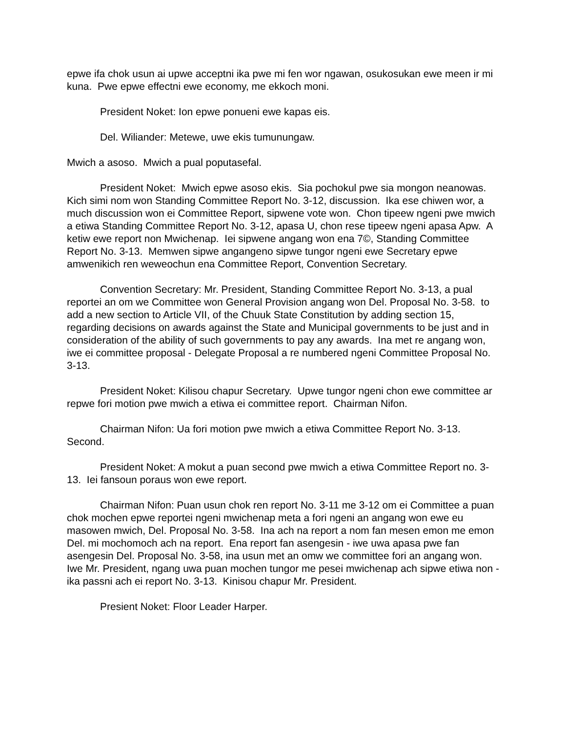epwe ifa chok usun ai upwe acceptni ika pwe mi fen wor ngawan, osukosukan ewe meen ir mi kuna. Pwe epwe effectni ewe economy, me ekkoch moni.
President Noket: Ion epwe ponueni ewe kapas eis.
Del. Wiliander: Metewe, uwe ekis tumunungaw.
Mwich a asoso. Mwich a pual poputasefal.
President Noket: Mwich epwe asoso ekis. Sia pochokul pwe sia mongon neanowas. Kich simi nom won Standing Committee Report No. 3-12, discussion. Ika ese chiwen wor, a much discussion won ei Committee Report, sipwene vote won. Chon tipeew ngeni pwe mwich a etiwa Standing Committee Report No. 3-12, apasa U, chon rese tipeew ngeni apasa Apw. A ketiw ewe report non Mwichenap. Iei sipwene angang won ena 7©, Standing Committee Report No. 3-13. Memwen sipwe angangeno sipwe tungor ngeni ewe Secretary epwe amwenikich ren weweochun ena Committee Report, Convention Secretary.
Convention Secretary: Mr. President, Standing Committee Report No. 3-13, a pual reportei an om we Committee won General Provision angang won Del. Proposal No. 3-58. to add a new section to Article VII, of the Chuuk State Constitution by adding section 15, regarding decisions on awards against the State and Municipal governments to be just and in consideration of the ability of such governments to pay any awards. Ina met re angang won, iwe ei committee proposal - Delegate Proposal a re numbered ngeni Committee Proposal No. 3-13.
President Noket: Kilisou chapur Secretary. Upwe tungor ngeni chon ewe committee ar repwe fori motion pwe mwich a etiwa ei committee report. Chairman Nifon.
Chairman Nifon: Ua fori motion pwe mwich a etiwa Committee Report No. 3-13. Second.
President Noket: A mokut a puan second pwe mwich a etiwa Committee Report no. 3-13. Iei fansoun poraus won ewe report.
Chairman Nifon: Puan usun chok ren report No. 3-11 me 3-12 om ei Committee a puan chok mochen epwe reportei ngeni mwichenap meta a fori ngeni an angang won ewe eu masowen mwich, Del. Proposal No. 3-58. Ina ach na report a nom fan mesen emon me emon Del. mi mochomoch ach na report. Ena report fan asengesin - iwe uwa apasa pwe fan asengesin Del. Proposal No. 3-58, ina usun met an omw we committee fori an angang won. Iwe Mr. President, ngang uwa puan mochen tungor me pesei mwichenap ach sipwe etiwa non - ika passni ach ei report No. 3-13. Kinisou chapur Mr. President.
Presient Noket: Floor Leader Harper.